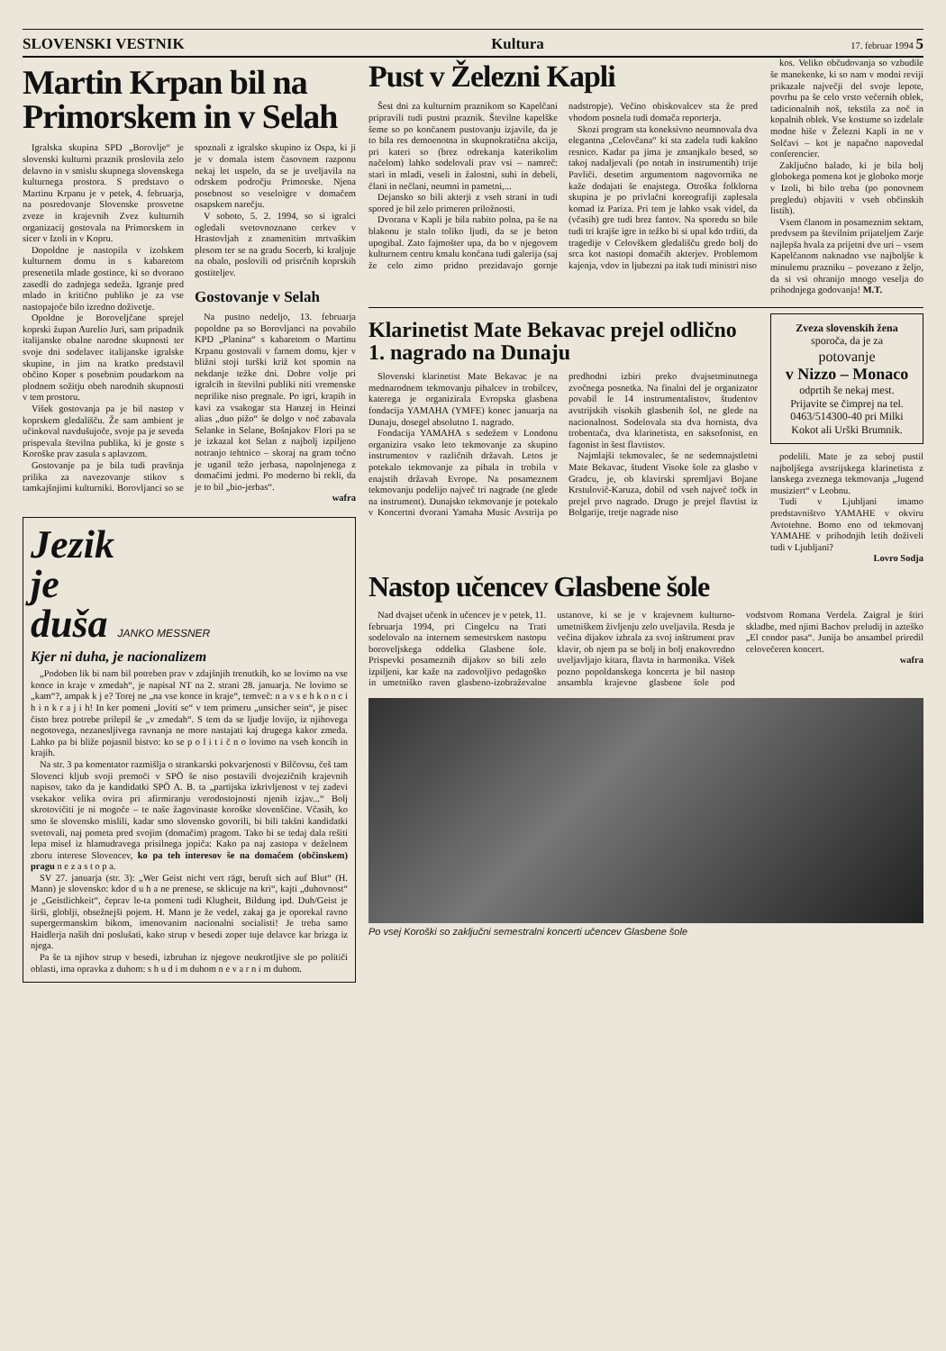SLOVENSKI VESTNIK Kultura 17. februar 1994 5
Martin Krpan bil na Primorskem in v Selah
Igralska skupina SPD „Borovlje“ je slovenski kulturni praznik proslovila zelo delavno in v smislu skupnega slovenskega kulturnega prostora. S predstavo o Martinu Krpanu je v petek, 4. februarja, na posredovanje Slovenske prosvetne zveze in krajevnih Zvez kulturnih organizacij gostovala na Primorskem in sicer v Izoli in v Kopru.
Dopoldne je nastopila v izolskem kulturnem domu in s kabaretom presenetila mlade gostince, ki so dvorano zasedli do zadnjega sedeža. Igranje pred mlado in kritično publiko je za vse nastopajoče bilo izredno doživetje.
Opoldne je Boroveljčane sprejel koprski župan Aurelio Juri, sam pripadnik italijanske obalne narodne skupnosti ter svoje dni sodelavec italijanske igralske skupine, in jim na kratko predstavil občino Koper s posebnim poudarkom na plodnem sožitju obeh narodnih skupnosti v tem prostoru.
Višek gostovanja pa je bil nastop v koprskem gledališču. Že sam ambient je učinkoval navdušujoče, svoje pa je seveda prispevala številna publika, ki je goste s Koroške prav zasula s aplavzom.
Gostovanje pa je bila tudi pravšnja prilika za navezovanje stikov s tamkajšnjimi kulturniki. Borovljanci so se spoznali z igralsko skupino iz Ospa, ki ji je v domala istem časovnem razponu nekaj let uspelo, da se je uveljavila na odrskem področju Primorske. Njena posebnost so veseloigre v domačem osapskem narečju.
V soboto, 5. 2. 1994, so si igralci ogledali svetovnoznano cerkev v Hrastovljah z znamenitim mrtvaškim plesom ter se na gradu Socerb, ki kraljuje na obalo, poslovili od prisrčnih koprskih gostiteljev.
Gostovanje v Selah
Na pustno nedeljo, 13. februarja popoldne pa so Borovljanci na povabilo KPD „Planina“ s kabaretom o Martinu Krpanu gostovali v farnem domu, kjer v bližni stoji turški križ kot spomin na nekdanje težke dni. Dobre volje pri igralcih in številni publiki niti vremenske neprilike niso pregnale. Po igri, krapih in kavi za vsakogar sta Hanzej in Heinzi alias „duo pižo“ še dolgo v noč zabavala Selanke in Selane, Bošnjakov Flori pa se je izkazal kot Selan z najbolj izpiljeno notranjo tehtnico – skoraj na gram točno je uganil težo jerbasa, napolnjenega z domačimi jedmi. Po moderno bi rekli, da je to bil „bio-jerbas“.
wafra
Jezik
je
duša JANKO MESSNER
Kjer ni duha, je nacionalizem
„Podoben lik bi nam bil potreben prav v zdajšnjih trenutkih, ko se lovimo na vse konce in kraje v zmedah“, je napisal NT na 2. strani 28. januarja. Ne lovimo se „kam“?, ampak k j e? Torej ne „na vse konce in kraje“, temveč: n a v s e h k o n c i h i n k r a j i h! In ker pomeni „loviti se“ v tem primeru „unsicher sein“, je pisec čisto brez potrebe prilepil še „v zmedah“. S tem da se ljudje lovijo, iz njihovega negotovega, nezanesljivega ravnanja ne more nastajati kaj drugega kakor zmeda. Lahko pa bi bliže pojasnil bistvo: ko se p o l i t i č n o lovimo na vseh koncih in krajih.
Na str. 3 pa komentator razmišlja o strankarski pokvarjenosti v Bilčovsu, češ tam Slovenci kljub svoji premoči v SPÖ še niso postavili dvojezičnih krajevnih napisov, tako da je kandidatki SPÖ A. B. ta „partijska izkrivljenost v tej zadevi vsekakor velika ovira pri afirmiranju verodostojnosti njenih izjav...“ Bolj skrotovičiti je ni mogoče – te naše žagovinaste koroške slovenščine. Včasih, ko smo še slovensko mislili, kadar smo slovensko govorili, bi bili takšni kandidatki svetovali, naj pometa pred svojim (domačim) pragom. Tako bi se tedaj dala rešiti lepa misel iz hlamudravega prisilnega jopiča: Kako pa naj zastopa v deželnem zboru interese Slovencev, ko pa teh interesov še na domačem (občinskem) pragu n e z a s t o p a.
SV 27. januarja (str. 3): „Wer Geist nicht vert rägt, beruft sich auf Blut“ (H. Mann) je slovensko: kdor d u h a ne prenese, se sklicuje na kri“, kajti „duhovnost“ je „Geistlichkeit“, čeprav le-ta pomeni tudi Klugheit, Bildung ipd. Duh/Geist je širši, globlji, obsežnejši pojem. H. Mann je že vedel, zakaj ga je oporekal ravno supergermanskim bikom, imenovanim nacionalni socialisti! Je treba samo Haidlerja naših dni poslušati, kako strup v besedi zoper tuje delavce kar brizga iz njega.
Pa še ta njihov strup v besedi, izbruhan iz njegove neukrotljive sle po političi oblasti, ima opravka z duhom: s h u d i m duhom n e v a r n i m duhom.
Pust v Železni Kapli
Šest dni za kulturnim praznikom so Kapelčani pripravili tudi pustni praznik. Številne kapelške šeme so po končanem pustovanju izjavile, da je to bila res demoenotna in skupnokratična akcija, pri kateri so (brez odrekanja katerikolim načelom) lahko sodelovali prav vsi – namreč: stari in mladi, veseli in žalostni, suhi in debeli, člani in nečlani, neumni in pametni,...
Dejansko so bili akterji z vseh strani in tudi spored je bil zelo primeren priložnosti.
Dvorana v Kapli je bila nabito polna, pa še na blakonu je stalo toliko ljudi, da se je beton upogibal. Zato fajmošter upa, da bo v njegovem kulturnem centru kmalu končana tudi galerija (saj že celo zimo pridno prezidavajo gornje nadstropje). Večino obiskovalcev sta že pred vhodom posnela tudi domača reporterja.
Skozi program sta koneksivno neumnovala dva elegantna „Celovčana“ ki sta zadela tudi kakšno resnico. Kadar pa jima je zmanjkalo besed, so takoj nadaljevali (po notah in instrumentih) trije Pavliči. desetim argumentom nagovornika ne kaže dodajati še enajstega. Otroška folklorna skupina je po privlačni koreografiji zaplesala komad iz Pariza. Pri tem je lahko vsak videl, da (včasih) gre tudi brez fantov. Na sporedu so bile tudi tri krajše igre in težko bi si upal kdo trditi, da tragedije v Celovškem gledališču gredo bolj do srca kot nastopi domačih akterjev. Problemom kajenja, vdov in ljubezni pa itak tudi ministri niso
kos. Veliko občudovanja so vzbudile še manekenke, ki so nam v modni reviji prikazale največji del svoje lepote, povrhu pa še celo vrsto večernih oblek, tadicionalnih noš, tekstila za noč in kopalnih oblek. Vse kostume so izdelale modne hiše v Železni Kapli in ne v Solčavi – kot je napačno napovedal conferencier.
Zaključno balado, ki je bila bolj globokega pomena kot je globoko morje v Izoli, bi bilo treba (po ponovnem pregledu) objaviti v vseh občinskih listih).
Vsem članom in posameznim sektam, predvsem pa številnim prijateljem Zarje najlepša hvala za prijetni dve uri – vsem Kapelčanom naknadno vse najboljše k minulemu prazniku – povezano z željo, da si vsi ohranijo mnogo veselja do prihodnjega godovanja! M.T.
Klarinetist Mate Bekavac prejel odlično 1. nagrado na Dunaju
Slovenski klarinetist Mate Bekavac je na mednarodnem tekmovanju pihalcev in trobilcev, katerega je organizirala Evropska glasbena fondacija YAMAHA (YMFE) konec januarja na Dunaju, dosegel absolutno 1. nagrado.
Fondacija YAMAHA s sedežem v Londonu organizira vsako leto tekmovanje za skupino instrumentov v različnih državah. Letos je potekalo tekmovanje za pihala in trobila v enajstih državah Evrope. Na posameznem tekmovanju podelijo največ tri nagrade (ne glede na instrument). Dunajsko tekmovanje je potekalo v Koncertni dvorani Yamaha Music Avstrija po predhodni izbiri preko dvajsetminutnega zvočnega posnetka. Na finalni del je organizator povabil le 14 instrumentalistov, študentov avstrijskih visokih glasbenih šol, ne glede na nacionalnost. Sodelovala sta dva hornista, dva trobentača, dva klarinetista, en saksofonist, en fagonist in šest flavtistov.
Najmlajši tekmovalec, še ne sedemnajstletni Mate Bekavac, študent Visoke šole za glasbo v Gradcu, je, ob klavirski spremljavi Bojane Krstulovič-Karuza, dobil od vseh največ točk in prejel prvo nagrado. Drugo je prejel flavtist iz Bolgarije, tretje nagrade niso
Zveza slovenskih žena
sporoča, da je za
potovanje
v Nizzo – Monaco
odprtih še nekaj mest.
Prijavite se čimprej na tel. 0463/514300-40 pri Milki Kokot ali Urški Brumnik.
podelili. Mate je za seboj pustil najboljšega avstrijskega klarinetista z lanskega zveznega tekmovanja „Jugend musiziert“ v Leobnu.
Tudi v Ljubljani imamo predstavništvo YAMAHE v okviru Avtotehne. Bomo eno od tekmovanj YAMAHE v prihodnjih letih doživeli tudi v Ljubljani?
Lovro Sodja
Nastop učencev Glasbene šole
Nad dvajset učenk in učencev je v petek, 11. februarja 1994, pri Cingelcu na Trati sodelovalo na internem semestrskem nastopu boroveljskega oddelka Glasbene šole. Prispevki posameznih dijakov so bili zelo izpiljeni, kar kaže na zadovoljivo pedagoško in umetniško raven glasbeno-izobraževalne ustanove, ki se je v krajevnem kulturno-umetniškem življenju zelo uveljavila. Resda je večina dijakov izbrala za svoj inštrument prav klavir, ob njem pa se bolj in bolj enakovredno uveljavljajo kitara, flavta in harmonika. Višek pozno popoldanskega koncerta je bil nastop ansambla krajevne glasbene šole pod vodstvom Romana Verdela. Zaigral je štiri skladbe, med njimi Bachov preludij in azteško „El condor pasa“. Junija bo ansambel priredil celovečeren koncert.
wafra
Po vsej Koroški so zaključni semestralni koncerti učencev Glasbene šole